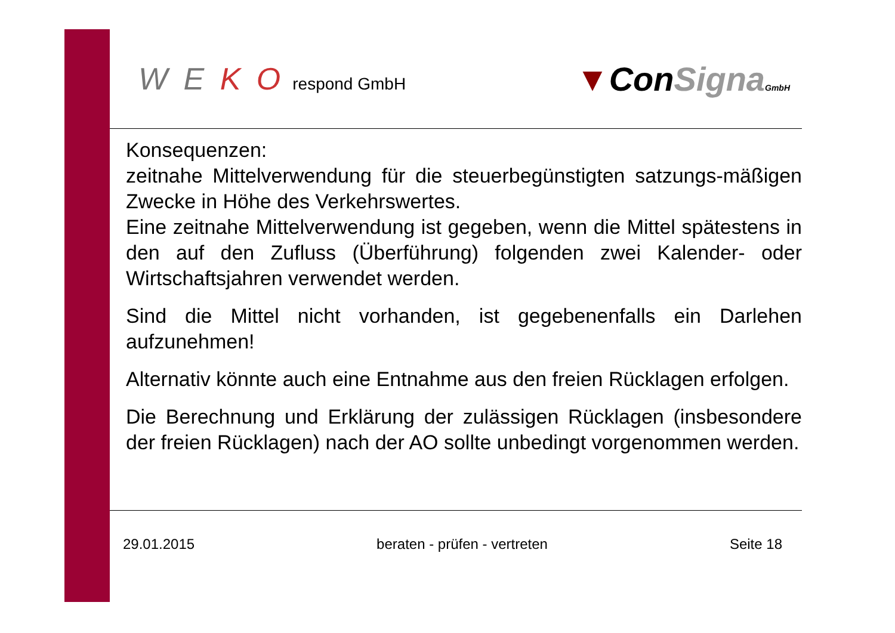W E K O respond GmbH
▼ConSigna GmbH
Konsequenzen:
zeitnahe Mittelverwendung für die steuerbegünstigten satzungs-mäßigen Zwecke in Höhe des Verkehrswertes.
Eine zeitnahe Mittelverwendung ist gegeben, wenn die Mittel spätestens in den auf den Zufluss (Überführung) folgenden zwei Kalender- oder Wirtschaftsjahren verwendet werden.
Sind die Mittel nicht vorhanden, ist gegebenenfalls ein Darlehen aufzunehmen!
Alternativ könnte auch eine Entnahme aus den freien Rücklagen erfolgen.
Die Berechnung und Erklärung der zulässigen Rücklagen (insbesondere der freien Rücklagen) nach der AO sollte unbedingt vorgenommen werden.
29.01.2015 beraten - prüfen - vertreten Seite 18